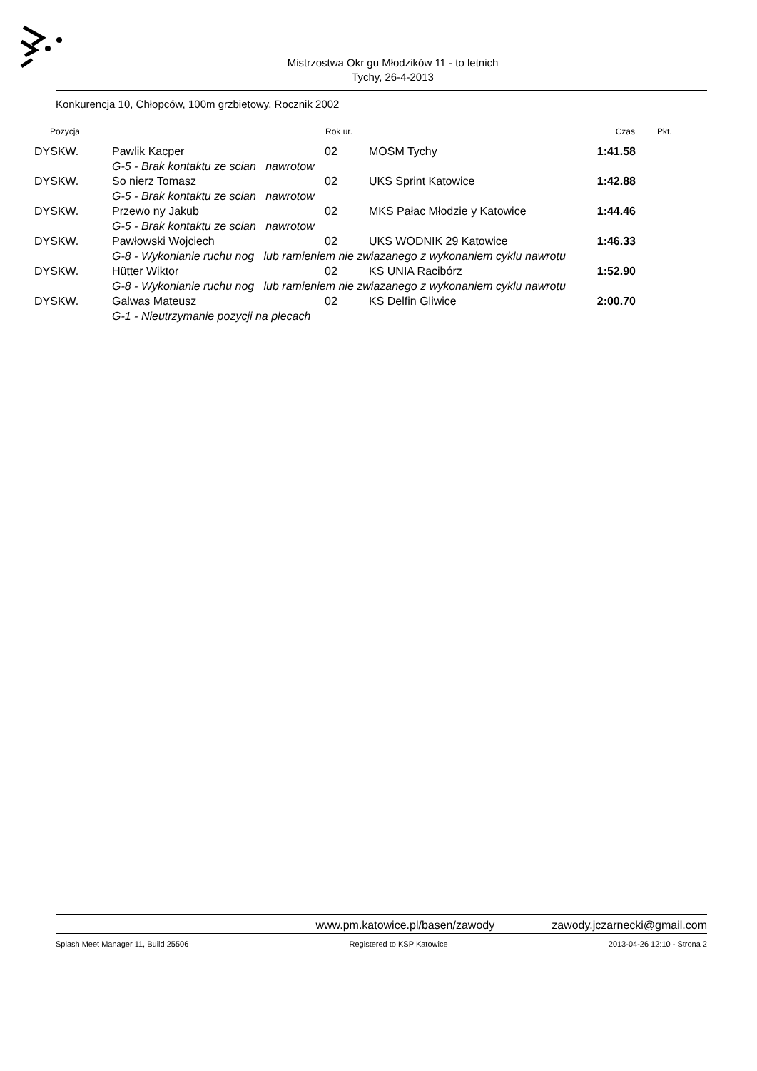Mistrzostwa Okr gu Młodzików 11 - to letnich
Tychy, 26-4-2013
Konkurencja 10, Chłopców, 100m grzbietowy, Rocznik 2002
| Pozycja | | Rok ur. | | Czas | Pkt. |
| --- | --- | --- | --- | --- | --- |
| DYSKW. | Pawlik Kacper | 02 | MOSM Tychy | 1:41.58 | |
| | G-5 - Brak kontaktu ze scian nawrotow | | | | |
| DYSKW. | So nierz Tomasz | 02 | UKS Sprint Katowice | 1:42.88 | |
| | G-5 - Brak kontaktu ze scian nawrotow | | | | |
| DYSKW. | Przewo ny Jakub | 02 | MKS Pałac Młodzie y Katowice | 1:44.46 | |
| | G-5 - Brak kontaktu ze scian nawrotow | | | | |
| DYSKW. | Pawłowski Wojciech | 02 | UKS WODNIK 29 Katowice | 1:46.33 | |
| | G-8 - Wykonianie ruchu nog lub ramieniem nie zwiazanego z wykonaniem cyklu nawrotu | | | | |
| DYSKW. | Hütter Wiktor | 02 | KS UNIA Racibórz | 1:52.90 | |
| | G-8 - Wykonianie ruchu nog lub ramieniem nie zwiazanego z wykonaniem cyklu nawrotu | | | | |
| DYSKW. | Galwas Mateusz | 02 | KS Delfin Gliwice | 2:00.70 | |
| | G-1 - Nieutrzymanie pozycji na plecach | | | | |
www.pm.katowice.pl/basen/zawody zawody.jczarnecki@gmail.com
Splash Meet Manager 11, Build 25506 Registered to KSP Katowice 2013-04-26 12:10 - Strona 2